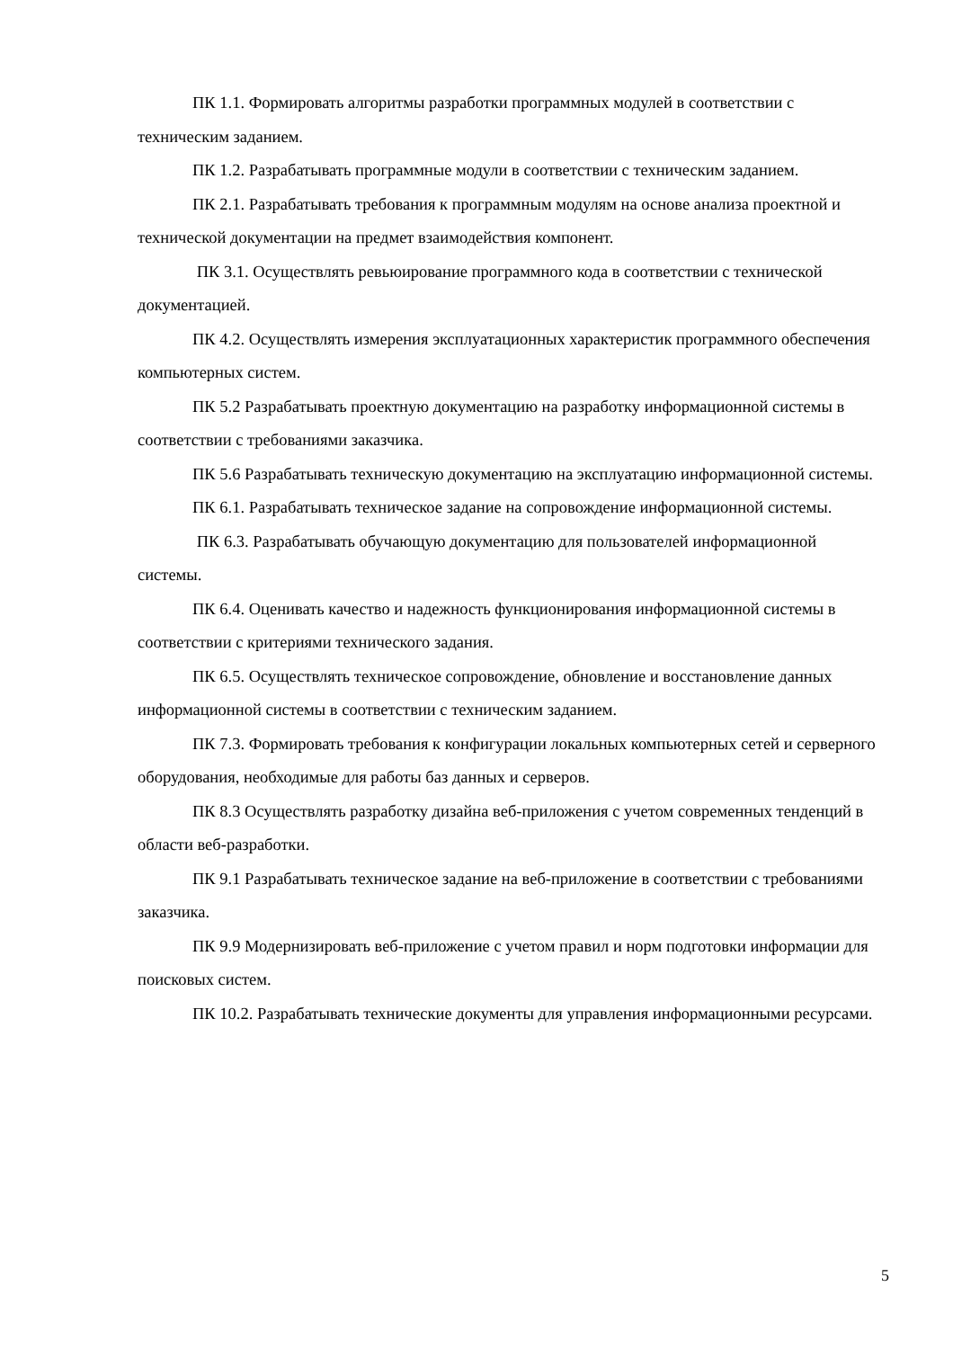ПК 1.1. Формировать алгоритмы разработки программных модулей в соответствии с техническим заданием.
ПК 1.2. Разрабатывать программные модули в соответствии с техническим заданием.
ПК 2.1. Разрабатывать требования к программным модулям на основе анализа проектной и технической документации на предмет взаимодействия компонент.
ПК 3.1. Осуществлять ревьюирование программного кода в соответствии с технической документацией.
ПК 4.2. Осуществлять измерения эксплуатационных характеристик программного обеспечения компьютерных систем.
ПК 5.2 Разрабатывать проектную документацию на разработку информационной системы в соответствии с требованиями заказчика.
ПК 5.6 Разрабатывать техническую документацию на эксплуатацию информационной системы.
ПК 6.1. Разрабатывать техническое задание на сопровождение информационной системы.
ПК 6.3. Разрабатывать обучающую документацию для пользователей информационной системы.
ПК 6.4. Оценивать качество и надежность функционирования информационной системы в соответствии с критериями технического задания.
ПК 6.5. Осуществлять техническое сопровождение, обновление и восстановление данных информационной системы в соответствии с техническим заданием.
ПК 7.3. Формировать требования к конфигурации локальных компьютерных сетей и серверного оборудования, необходимые для работы баз данных и серверов.
ПК 8.3 Осуществлять разработку дизайна веб-приложения с учетом современных тенденций в области веб-разработки.
ПК 9.1 Разрабатывать техническое задание на веб-приложение в соответствии с требованиями заказчика.
ПК 9.9 Модернизировать веб-приложение с учетом правил и норм подготовки информации для поисковых систем.
ПК 10.2. Разрабатывать технические документы для управления информационными ресурсами.
5